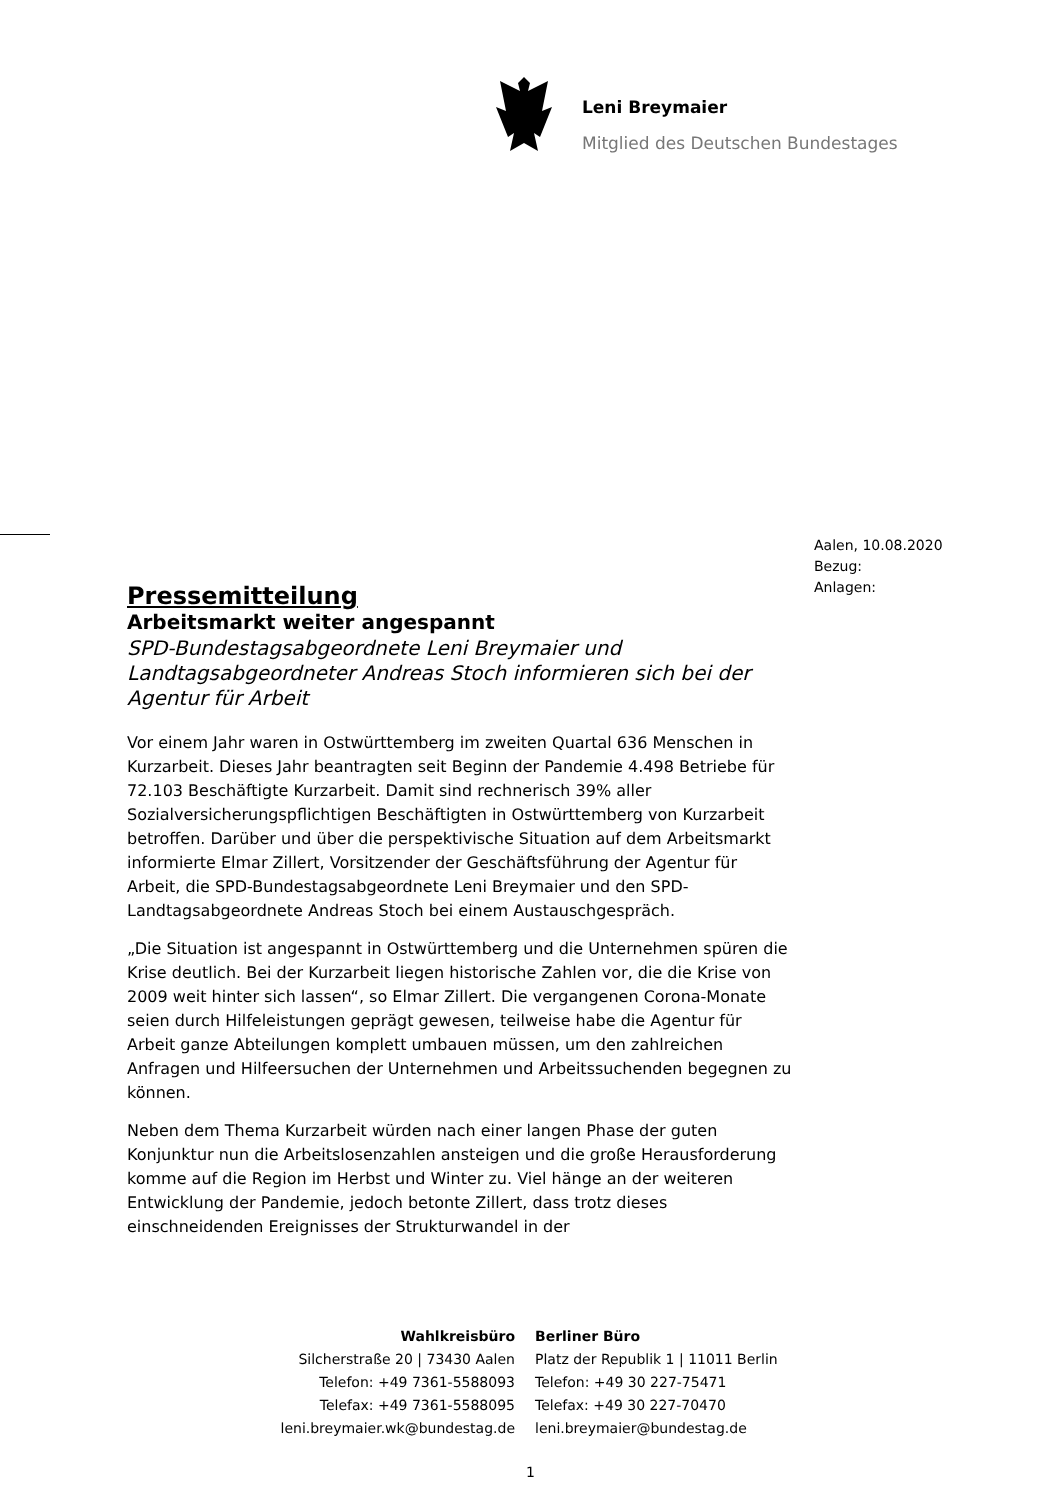Leni Breymaier
Mitglied des Deutschen Bundestages
Aalen, 10.08.2020
Bezug:
Anlagen:
Pressemitteilung
Arbeitsmarkt weiter angespannt
SPD-Bundestagsabgeordnete Leni Breymaier und Landtagsabgeordneter Andreas Stoch informieren sich bei der Agentur für Arbeit
Vor einem Jahr waren in Ostwürttemberg im zweiten Quartal 636 Menschen in Kurzarbeit. Dieses Jahr beantragten seit Beginn der Pandemie 4.498 Betriebe für 72.103 Beschäftigte Kurzarbeit. Damit sind rechnerisch 39% aller Sozialversicherungspflichtigen Beschäftigten in Ostwürttemberg von Kurzarbeit betroffen. Darüber und über die perspektivische Situation auf dem Arbeitsmarkt informierte Elmar Zillert, Vorsitzender der Geschäftsführung der Agentur für Arbeit, die SPD-Bundestagsabgeordnete Leni Breymaier und den SPD-Landtagsabgeordnete Andreas Stoch bei einem Austauschgespräch.
„Die Situation ist angespannt in Ostwürttemberg und die Unternehmen spüren die Krise deutlich. Bei der Kurzarbeit liegen historische Zahlen vor, die die Krise von 2009 weit hinter sich lassen“, so Elmar Zillert. Die vergangenen Corona-Monate seien durch Hilfeleistungen geprägt gewesen, teilweise habe die Agentur für Arbeit ganze Abteilungen komplett umbauen müssen, um den zahlreichen Anfragen und Hilfeersuchen der Unternehmen und Arbeitssuchenden begegnen zu können.
Neben dem Thema Kurzarbeit würden nach einer langen Phase der guten Konjunktur nun die Arbeitslosenzahlen ansteigen und die große Herausforderung komme auf die Region im Herbst und Winter zu. Viel hänge an der weiteren Entwicklung der Pandemie, jedoch betonte Zillert, dass trotz dieses einschneidenden Ereignisses der Strukturwandel in der
Wahlkreisbüro
Silcherstraße 20 | 73430 Aalen
Telefon: +49 7361-5588093
Telefax: +49 7361-5588095
leni.breymaier.wk@bundestag.de
Berliner Büro
Platz der Republik 1 | 11011 Berlin
Telefon: +49 30 227-75471
Telefax: +49 30 227-70470
leni.breymaier@bundestag.de
1